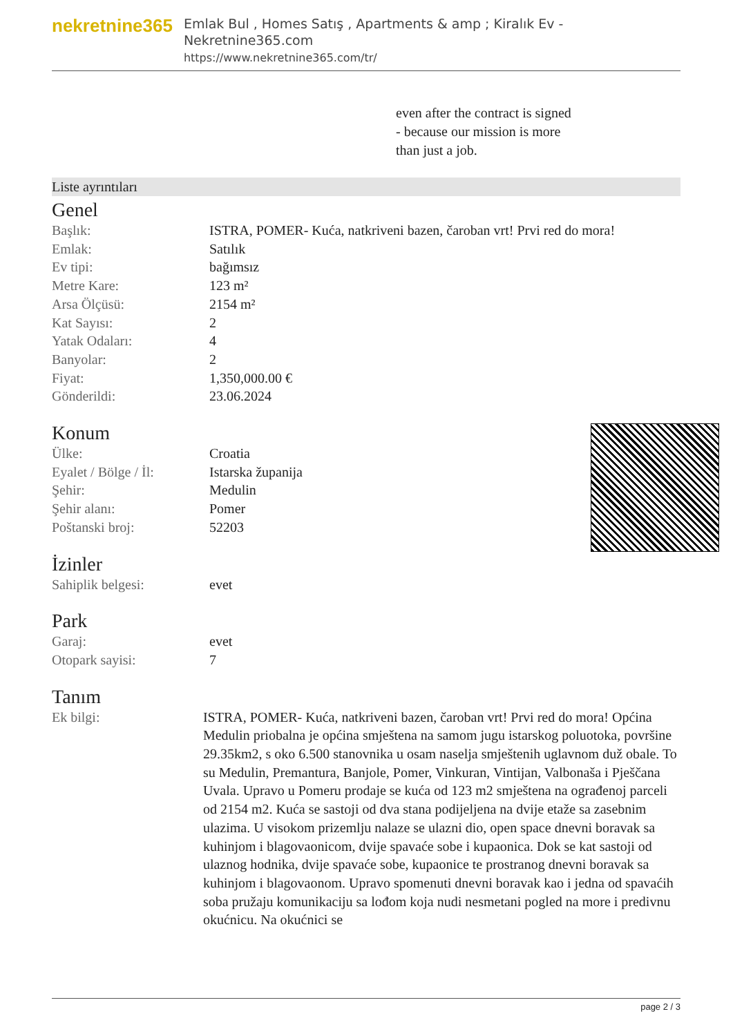nekretnine365
Emlak Bul , Homes Satış , Apartments & amp ; Kiralık Ev - Nekretnine365.com
https://www.nekretnine365.com/tr/
even after the contract is signed
- because our mission is more
than just a job.
Liste ayrıntıları
Genel
| Başlık: | ISTRA, POMER- Kuća, natkriveni bazen, čaroban vrt! Prvi red do mora! |
| Emlak: | Satılık |
| Ev tipi: | bağımsız |
| Metre Kare: | 123 m² |
| Arsa Ölçüsü: | 2154 m² |
| Kat Sayısı: | 2 |
| Yatak Odaları: | 4 |
| Banyolar: | 2 |
| Fiyat: | 1,350,000.00 € |
| Gönderildi: | 23.06.2024 |
Konum
| Ülke: | Croatia |
| Eyalet / Bölge / İl: | Istarska županija |
| Şehir: | Medulin |
| Şehir alanı: | Pomer |
| Poštanski broj: | 52203 |
İzinler
| Sahiplik belgesi: | evet |
Park
| Garaj: | evet |
| Otopark sayisi: | 7 |
Tanım
| Ek bilgi: | ISTRA, POMER- Kuća, natkriveni bazen, čaroban vrt! Prvi red do mora! Općina Medulin priobalna je općina smještena na samom jugu istarskog poluotoka, površine 29.35km2, s oko 6.500 stanovnika u osam naselja smještenih uglavnom duž obale. To su Medulin, Premantura, Banjole, Pomer, Vinkuran, Vintijan, Valbonaša i Pješčana Uvala. Upravo u Pomeru prodaje se kuća od 123 m2 smještena na ograđenoj parceli od 2154 m2. Kuća se sastoji od dva stana podijeljena na dvije etaže sa zasebnim ulazima. U visokom prizemlju nalaze se ulazni dio, open space dnevni boravak sa kuhinjom i blagovaonicom, dvije spavaće sobe i kupaonica. Dok se kat sastoji od ulaznog hodnika, dvije spavaće sobe, kupaonice te prostranog dnevni boravak sa kuhinjom i blagovaonom. Upravo spomenuti dnevni boravak kao i jedna od spavaćih soba pružaju komunikaciju sa lođom koja nudi nesmetani pogled na more i predivnu okućnicu. Na okućnici se |
page 2 / 3